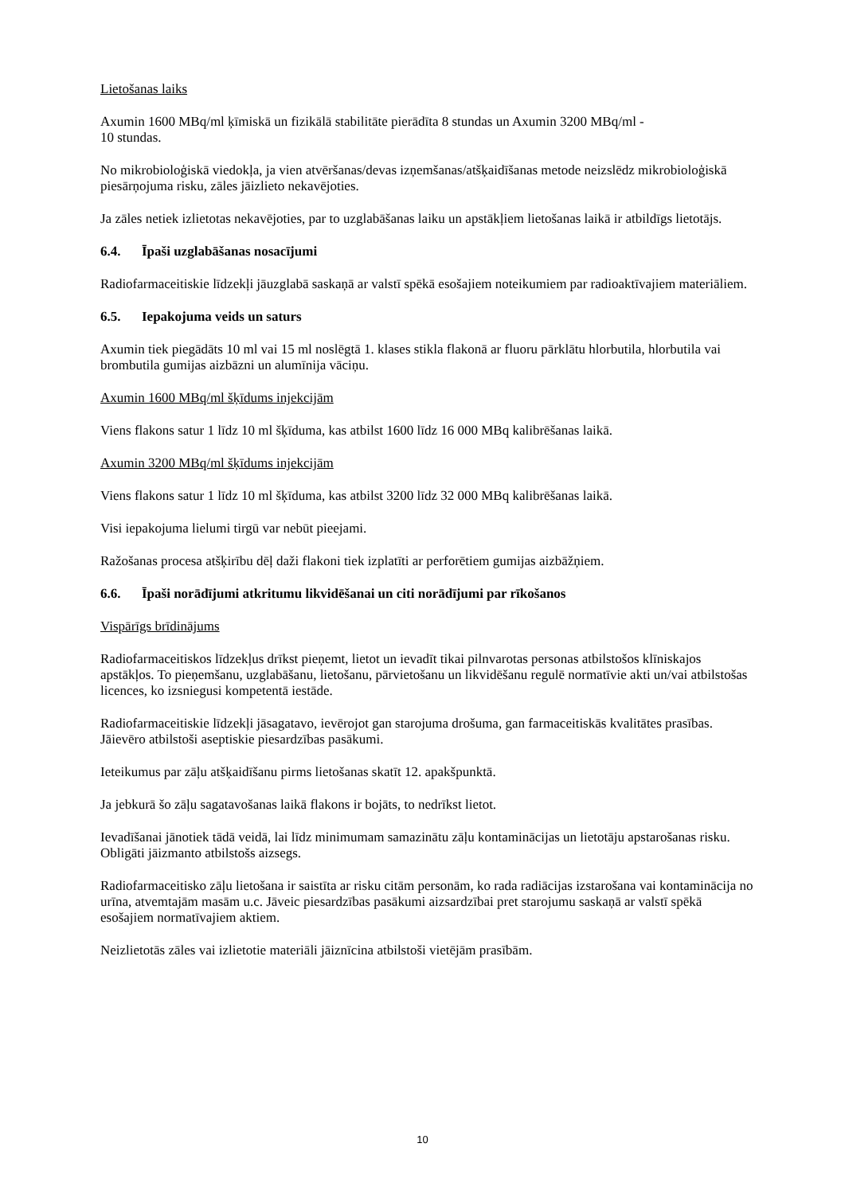Lietošanas laiks
Axumin 1600 MBq/ml ķīmiskā un fizikālā stabilitāte pierādīta 8 stundas un Axumin 3200 MBq/ml -
10 stundas.
No mikrobioloģiskā viedokļa, ja vien atvēršanas/devas izņemšanas/atšķaidīšanas metode neizslēdz mikrobioloģiskā piesārņojuma risku, zāles jāizlieto nekavējoties.
Ja zāles netiek izlietotas nekavējoties, par to uzglabāšanas laiku un apstākļiem lietošanas laikā ir atbildīgs lietotājs.
6.4. Īpaši uzglabāšanas nosacījumi
Radiofarmaceitiskie līdzekļi jāuzglabā saskaņā ar valstī spēkā esošajiem noteikumiem par radioaktīvajiem materiāliem.
6.5. Iepakojuma veids un saturs
Axumin tiek piegādāts 10 ml vai 15 ml noslēgtā 1. klases stikla flakonā ar fluoru pārklātu hlorbutila, hlorbutila vai brombutila gumijas aizbāzni un alumīnija vāciņu.
Axumin 1600 MBq/ml šķīdums injekcijām
Viens flakons satur 1 līdz 10 ml šķīduma, kas atbilst 1600 līdz 16 000 MBq kalibrēšanas laikā.
Axumin 3200 MBq/ml šķīdums injekcijām
Viens flakons satur 1 līdz 10 ml šķīduma, kas atbilst 3200 līdz 32 000 MBq kalibrēšanas laikā.
Visi iepakojuma lielumi tirgū var nebūt pieejami.
Ražošanas procesa atšķirību dēļ daži flakoni tiek izplatīti ar perforētiem gumijas aizbāžņiem.
6.6. Īpaši norādījumi atkritumu likvidēšanai un citi norādījumi par rīkošanos
Vispārīgs brīdinājums
Radiofarmaceitiskos līdzekļus drīkst pieņemt, lietot un ievadīt tikai pilnvarotas personas atbilstošos klīniskajos apstākļos. To pieņemšanu, uzglabāšanu, lietošanu, pārvietošanu un likvidēšanu regulē normatīvie akti un/vai atbilstošas licences, ko izsniegusi kompetentā iestāde.
Radiofarmaceitiskie līdzekļi jāsagatavo, ievērojot gan starojuma drošuma, gan farmaceitiskās kvalitātes prasības. Jāievēro atbilstoši aseptiskie piesardzības pasākumi.
Ieteikumus par zāļu atšķaidīšanu pirms lietošanas skatīt 12. apakšpunktā.
Ja jebkurā šo zāļu sagatavošanas laikā flakons ir bojāts, to nedrīkst lietot.
Ievadīšanai jānotiek tādā veidā, lai līdz minimumam samazinātu zāļu kontaminācijas un lietotāju apstarošanas risku. Obligāti jāizmanto atbilstošs aizsegs.
Radiofarmaceitisko zāļu lietošana ir saistīta ar risku citām personām, ko rada radiācijas izstarošana vai kontaminācija no urīna, atvemtajām masām u.c. Jāveic piesardzības pasākumi aizsardzībai pret starojumu saskaņā ar valstī spēkā esošajiem normatīvajiem aktiem.
Neizlietotās zāles vai izlietotie materiāli jāiznīcina atbilstoši vietējām prasībām.
10